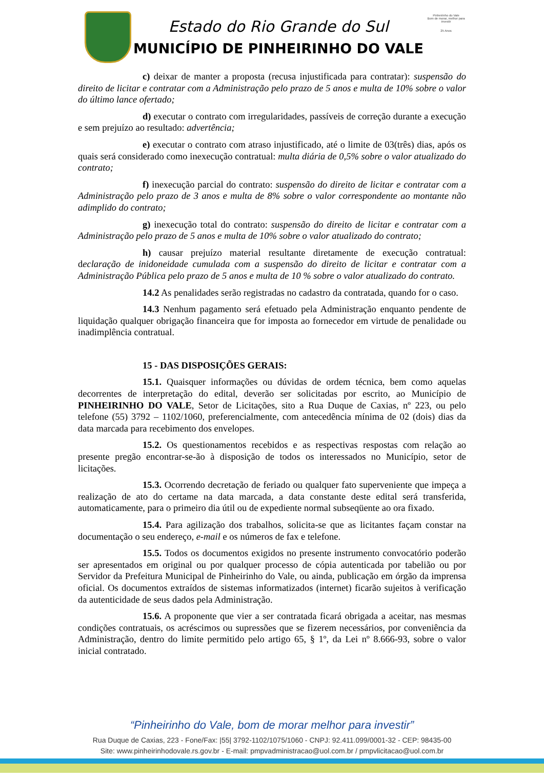Estado do Rio Grande do Sul
MUNICÍPIO DE PINHEIRINHO DO VALE
Pinheirinho do Vale
Bom de morar, melhor para investir
25 Anos
c) deixar de manter a proposta (recusa injustificada para contratar): suspensão do direito de licitar e contratar com a Administração pelo prazo de 5 anos e multa de 10% sobre o valor do último lance ofertado;
d) executar o contrato com irregularidades, passíveis de correção durante a execução e sem prejuízo ao resultado: advertência;
e) executar o contrato com atraso injustificado, até o limite de 03(três) dias, após os quais será considerado como inexecução contratual: multa diária de 0,5% sobre o valor atualizado do contrato;
f) inexecução parcial do contrato: suspensão do direito de licitar e contratar com a Administração pelo prazo de 3 anos e multa de 8% sobre o valor correspondente ao montante não adimplido do contrato;
g) inexecução total do contrato: suspensão do direito de licitar e contratar com a Administração pelo prazo de 5 anos e multa de 10% sobre o valor atualizado do contrato;
h) causar prejuízo material resultante diretamente de execução contratual: declaração de inidoneidade cumulada com a suspensão do direito de licitar e contratar com a Administração Pública pelo prazo de 5 anos e multa de 10 % sobre o valor atualizado do contrato.
14.2 As penalidades serão registradas no cadastro da contratada, quando for o caso.
14.3 Nenhum pagamento será efetuado pela Administração enquanto pendente de liquidação qualquer obrigação financeira que for imposta ao fornecedor em virtude de penalidade ou inadimplência contratual.
15 - DAS DISPOSIÇÕES GERAIS:
15.1. Quaisquer informações ou dúvidas de ordem técnica, bem como aquelas decorrentes de interpretação do edital, deverão ser solicitadas por escrito, ao Município de PINHEIRINHO DO VALE, Setor de Licitações, sito a Rua Duque de Caxias, nº 223, ou pelo telefone (55) 3792 – 1102/1060, preferencialmente, com antecedência mínima de 02 (dois) dias da data marcada para recebimento dos envelopes.
15.2. Os questionamentos recebidos e as respectivas respostas com relação ao presente pregão encontrar-se-ão à disposição de todos os interessados no Município, setor de licitações.
15.3. Ocorrendo decretação de feriado ou qualquer fato superveniente que impeça a realização de ato do certame na data marcada, a data constante deste edital será transferida, automaticamente, para o primeiro dia útil ou de expediente normal subseqüente ao ora fixado.
15.4. Para agilização dos trabalhos, solicita-se que as licitantes façam constar na documentação o seu endereço, e-mail e os números de fax e telefone.
15.5. Todos os documentos exigidos no presente instrumento convocatório poderão ser apresentados em original ou por qualquer processo de cópia autenticada por tabelião ou por Servidor da Prefeitura Municipal de Pinheirinho do Vale, ou ainda, publicação em órgão da imprensa oficial. Os documentos extraídos de sistemas informatizados (internet) ficarão sujeitos à verificação da autenticidade de seus dados pela Administração.
15.6. A proponente que vier a ser contratada ficará obrigada a aceitar, nas mesmas condições contratuais, os acréscimos ou supressões que se fizerem necessários, por conveniência da Administração, dentro do limite permitido pelo artigo 65, § 1º, da Lei nº 8.666-93, sobre o valor inicial contratado.
“Pinheirinho do Vale, bom de morar melhor para investir”
Rua Duque de Caxias, 223 - Fone/Fax: |55| 3792-1102/1075/1060 - CNPJ: 92.411.099/0001-32 - CEP: 98435-00
Site: www.pinheirinhodovale.rs.gov.br - E-mail: pmpvadministracao@uol.com.br / pmpvlicitacao@uol.com.br